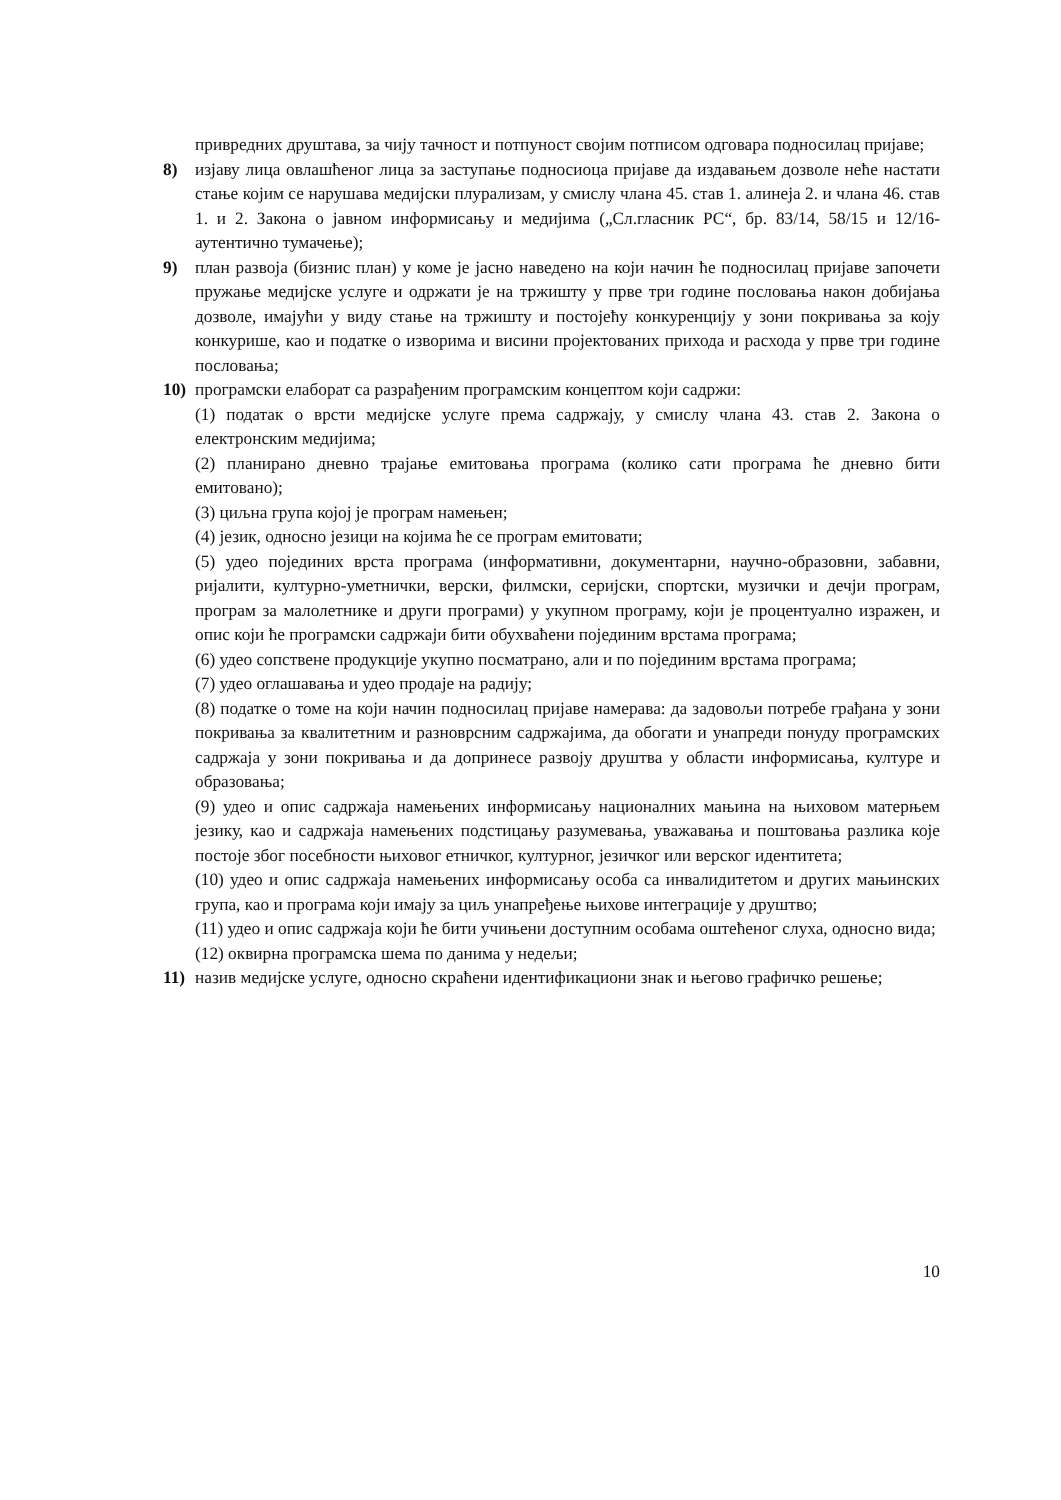привредних друштава, за чију тачност и потпуност својим потписом одговара подносилац пријаве;
8) изјаву лица овлашћеног лица за заступање подносиоца пријаве да издавањем дозволе неће настати стање којим се нарушава медијски плурализам, у смислу члана 45. став 1. алинеја 2. и члана 46. став 1. и 2. Закона о јавном информисању и медијима („Сл.гласник РС“, бр. 83/14, 58/15 и 12/16-аутентично тумачење);
9) план развоја (бизнис план) у коме је јасно наведено на који начин ће подносилац пријаве започети пружање медијске услуге и одржати је на тржишту у прве три године пословања након добијања дозволе, имајући у виду стање на тржишту и постојећу конкуренцију у зони покривања за коју конкурише, као и податке о изворима и висини пројектованих прихода и расхода у прве три године пословања;
10) програмски елаборат са разрађеним програмским концептом који садржи:
(1) податак о врсти медијске услуге према садржају, у смислу члана 43. став 2. Закона о електронским медијима;
(2) планирано дневно трајање емитовања програма (колико сати програма ће дневно бити емитовано);
(3) циљна група којој је програм намењен;
(4) језик, односно језици на којима ће се програм емитовати;
(5) удео појединих врста програма (информативни, документарни, научно-образовни, забавни, ријалити, културно-уметнички, верски, филмски, серијски, спортски, музички и дечји програм, програм за малолетнике и други програми) у укупном програму, који је процентуално изражен, и опис који ће програмски садржаји бити обухваћени појединим врстама програма;
(6) удео сопствене продукције укупно посматрано, али и по појединим врстама програма;
(7) удео оглашавања и удео продаје на радију;
(8) податке о томе на који начин подносилац пријаве намерава: да задовољи потребе грађана у зони покривања за квалитетним и разноврсним садржајима, да обогати и унапреди понуду програмских садржаја у зони покривања и да допринесе развоју друштва у области информисања, културе и образовања;
(9) удео и опис садржаја намењених информисању националних мањина на њиховом матерњем језику, као и садржаја намењених подстицању разумевања, уважавања и поштовања разлика које постоје због посебности њиховог етничког, културног, језичког или верског идентитета;
(10) удео и опис садржаја намењених информисању особа са инвалидитетом и других мањинских група, као и програма који имају за циљ унапређење њихове интеграције у друштво;
(11) удео и опис садржаја који ће бити учињени доступним особама оштећеног слуха, односно вида;
(12) оквирна програмска шема по данима у недељи;
11) назив медијске услуге, односно скраћени идентификациони знак и његово графичко решење;
10